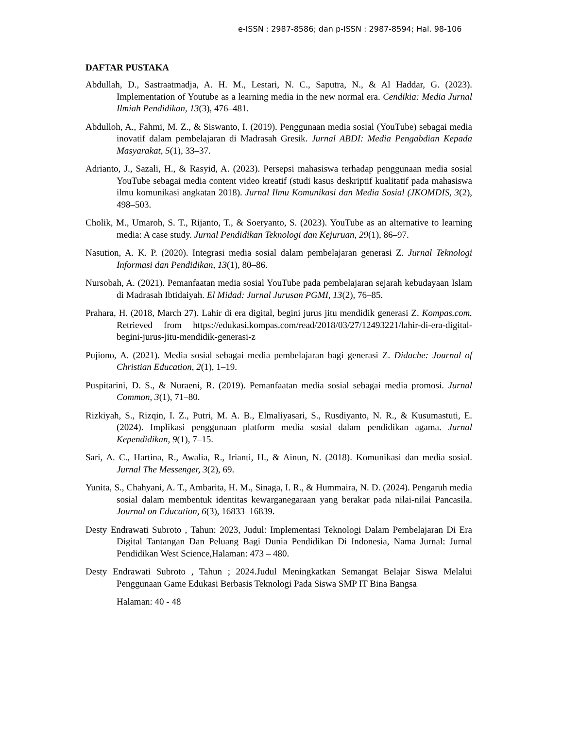e-ISSN : 2987-8586; dan p-ISSN : 2987-8594; Hal. 98-106
DAFTAR PUSTAKA
Abdullah, D., Sastraatmadja, A. H. M., Lestari, N. C., Saputra, N., & Al Haddar, G. (2023). Implementation of Youtube as a learning media in the new normal era. Cendikia: Media Jurnal Ilmiah Pendidikan, 13(3), 476–481.
Abdulloh, A., Fahmi, M. Z., & Siswanto, I. (2019). Penggunaan media sosial (YouTube) sebagai media inovatif dalam pembelajaran di Madrasah Gresik. Jurnal ABDI: Media Pengabdian Kepada Masyarakat, 5(1), 33–37.
Adrianto, J., Sazali, H., & Rasyid, A. (2023). Persepsi mahasiswa terhadap penggunaan media sosial YouTube sebagai media content video kreatif (studi kasus deskriptif kualitatif pada mahasiswa ilmu komunikasi angkatan 2018). Jurnal Ilmu Komunikasi dan Media Sosial (JKOMDIS, 3(2), 498–503.
Cholik, M., Umaroh, S. T., Rijanto, T., & Soeryanto, S. (2023). YouTube as an alternative to learning media: A case study. Jurnal Pendidikan Teknologi dan Kejuruan, 29(1), 86–97.
Nasution, A. K. P. (2020). Integrasi media sosial dalam pembelajaran generasi Z. Jurnal Teknologi Informasi dan Pendidikan, 13(1), 80–86.
Nursobah, A. (2021). Pemanfaatan media sosial YouTube pada pembelajaran sejarah kebudayaan Islam di Madrasah Ibtidaiyah. El Midad: Jurnal Jurusan PGMI, 13(2), 76–85.
Prahara, H. (2018, March 27). Lahir di era digital, begini jurus jitu mendidik generasi Z. Kompas.com. Retrieved from https://edukasi.kompas.com/read/2018/03/27/12493221/lahir-di-era-digital-begini-jurus-jitu-mendidik-generasi-z
Pujiono, A. (2021). Media sosial sebagai media pembelajaran bagi generasi Z. Didache: Journal of Christian Education, 2(1), 1–19.
Puspitarini, D. S., & Nuraeni, R. (2019). Pemanfaatan media sosial sebagai media promosi. Jurnal Common, 3(1), 71–80.
Rizkiyah, S., Rizqin, I. Z., Putri, M. A. B., Elmaliyasari, S., Rusdiyanto, N. R., & Kusumastuti, E. (2024). Implikasi penggunaan platform media sosial dalam pendidikan agama. Jurnal Kependidikan, 9(1), 7–15.
Sari, A. C., Hartina, R., Awalia, R., Irianti, H., & Ainun, N. (2018). Komunikasi dan media sosial. Jurnal The Messenger, 3(2), 69.
Yunita, S., Chahyani, A. T., Ambarita, H. M., Sinaga, I. R., & Hummaira, N. D. (2024). Pengaruh media sosial dalam membentuk identitas kewarganegaraan yang berakar pada nilai-nilai Pancasila. Journal on Education, 6(3), 16833–16839.
Desty Endrawati Subroto , Tahun: 2023, Judul: Implementasi Teknologi Dalam Pembelajaran Di Era Digital Tantangan Dan Peluang Bagi Dunia Pendidikan Di Indonesia, Nama Jurnal: Jurnal Pendidikan West Science,Halaman: 473 – 480.
Desty Endrawati Subroto , Tahun ; 2024.Judul Meningkatkan Semangat Belajar Siswa Melalui Penggunaan Game Edukasi Berbasis Teknologi Pada Siswa SMP IT Bina Bangsa
Halaman: 40 - 48